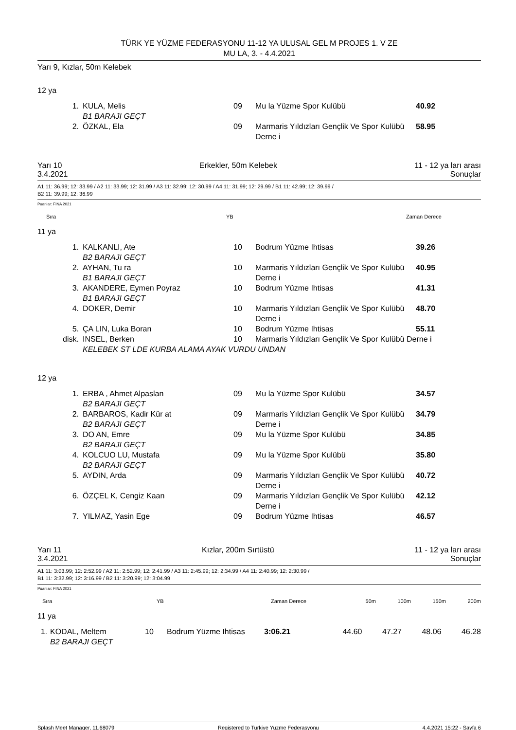TÜRK YE YÜZME FEDERASYONU 11-12 YA ULUSAL GEL M PROJES 1. V ZE
MU LA, 3. - 4.4.2021
Yarı 9, Kızlar, 50m Kelebek
12 ya
| 1. | KULA, Melis B1 BARAJI GEÇT | 09 | Mu la Yüzme Spor Kulübü | 40.92 |
| 2. | ÖZKAL, Ela | 09 | Marmaris Yıldızları Gençlik Ve Spor Kulübü Derne i | 58.95 |
Yarı 10 Erkekler, 50m Kelebek 11 - 12 ya ları arası
3.4.2021 Sonuçlar
A1 11: 36.99; 12: 33.99 / A2 11: 33.99; 12: 31.99 / A3 11: 32.99; 12: 30.99 / A4 11: 31.99; 12: 29.99 / B1 11: 42.99; 12: 39.99 /
B2 11: 39.99; 12: 36.99
Puanlar: FINA 2021
| Sıra | YB | Zaman Derece |
| --- | --- | --- |
11 ya
| 1. | KALKANLI, Ate B2 BARAJI GEÇT | 10 | Bodrum Yüzme Ihtisas | 39.26 |
| 2. | AYHAN, Tu ra B1 BARAJI GEÇT | 10 | Marmaris Yıldızları Gençlik Ve Spor Kulübü Derne i | 40.95 |
| 3. | AKANDERE, Eymen Poyraz B1 BARAJI GEÇT | 10 | Bodrum Yüzme Ihtisas | 41.31 |
| 4. | DOKER, Demir | 10 | Marmaris Yıldızları Gençlik Ve Spor Kulübü Derne i | 48.70 |
| 5. | ÇA LIN, Luka Boran | 10 | Bodrum Yüzme Ihtisas | 55.11 |
| disk. | INSEL, Berken | 10 | Marmaris Yıldızları Gençlik Ve Spor Kulübü Derne i | |
| | KELEBEK ST LDE KURBA ALAMA AYAK VURDU UNDAN | | | |
12 ya
| 1. | ERBA , Ahmet Alpaslan B2 BARAJI GEÇT | 09 | Mu la Yüzme Spor Kulübü | 34.57 |
| 2. | BARBAROS, Kadir Kür at B2 BARAJI GEÇT | 09 | Marmaris Yıldızları Gençlik Ve Spor Kulübü Derne i | 34.79 |
| 3. | DO AN, Emre B2 BARAJI GEÇT | 09 | Mu la Yüzme Spor Kulübü | 34.85 |
| 4. | KOLCUO LU, Mustafa B2 BARAJI GEÇT | 09 | Mu la Yüzme Spor Kulübü | 35.80 |
| 5. | AYDIN, Arda | 09 | Marmaris Yıldızları Gençlik Ve Spor Kulübü Derne i | 40.72 |
| 6. | ÖZÇEL K, Cengiz Kaan | 09 | Marmaris Yıldızları Gençlik Ve Spor Kulübü Derne i | 42.12 |
| 7. | YILMAZ, Yasin Ege | 09 | Bodrum Yüzme Ihtisas | 46.57 |
Yarı 11 Kızlar, 200m Sırtüstü 11 - 12 ya ları arası
3.4.2021 Sonuçlar
A1 11: 3:03.99; 12: 2:52.99 / A2 11: 2:52.99; 12: 2:41.99 / A3 11: 2:45.99; 12: 2:34.99 / A4 11: 2:40.99; 12: 2:30.99 /
B1 11: 3:32.99; 12: 3:16.99 / B2 11: 3:20.99; 12: 3:04.99
Puanlar: FINA 2021
| Sıra | YB | Zaman Derece | 50m | 100m | 150m | 200m |
| --- | --- | --- | --- | --- | --- | --- |
11 ya
| 1. | KODAL, Meltem B2 BARAJI GEÇT | 10 | Bodrum Yüzme Ihtisas | 3:06.21 | 44.60 | 47.27 | 48.06 | 46.28 |
Splash Meet Manager, 11.68079 Registered to Turkiye Yuzme Federasyonu 4.4.2021 15:22 - Sayfa 6